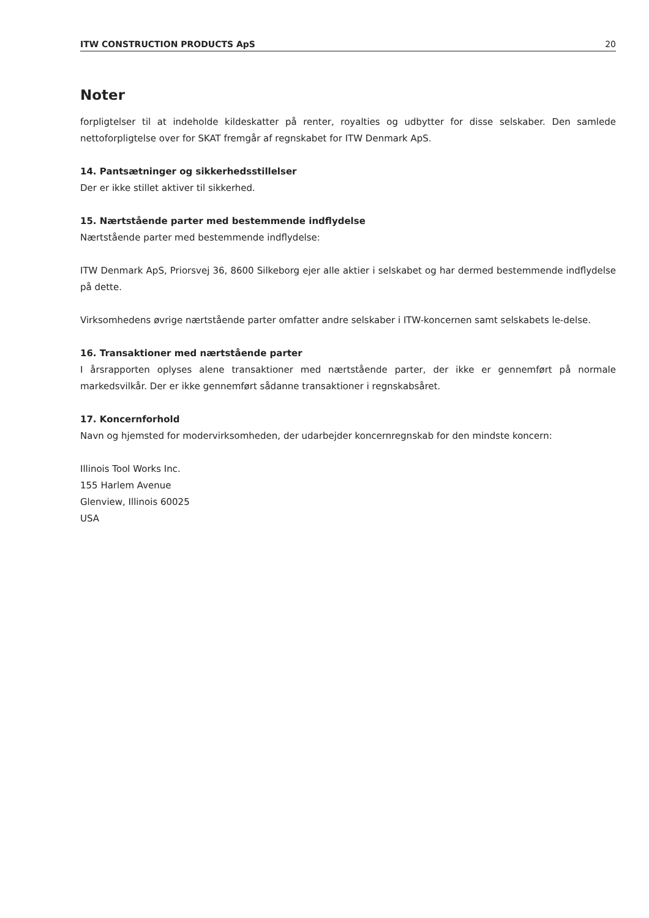ITW CONSTRUCTION PRODUCTS ApS 20
Noter
forpligtelser til at indeholde kildeskatter på renter, royalties og udbytter for disse selskaber. Den samlede nettoforpligtelse over for SKAT fremgår af regnskabet for ITW Denmark ApS.
14. Pantsætninger og sikkerhedsstillelser
Der er ikke stillet aktiver til sikkerhed.
15. Nærtstående parter med bestemmende indflydelse
Nærtstående parter med bestemmende indflydelse:
ITW Denmark ApS, Priorsvej 36, 8600 Silkeborg ejer alle aktier i selskabet og har dermed bestemmende indflydelse på dette.
Virksomhedens øvrige nærtstående parter omfatter andre selskaber i ITW-koncernen samt selskabets le-delse.
16. Transaktioner med nærtstående parter
I årsrapporten oplyses alene transaktioner med nærtstående parter, der ikke er gennemført på normale markedsvilkår. Der er ikke gennemført sådanne transaktioner i regnskabsåret.
17. Koncernforhold
Navn og hjemsted for modervirksomheden, der udarbejder koncernregnskab for den mindste koncern:
Illinois Tool Works Inc.
155 Harlem Avenue
Glenview, Illinois 60025
USA